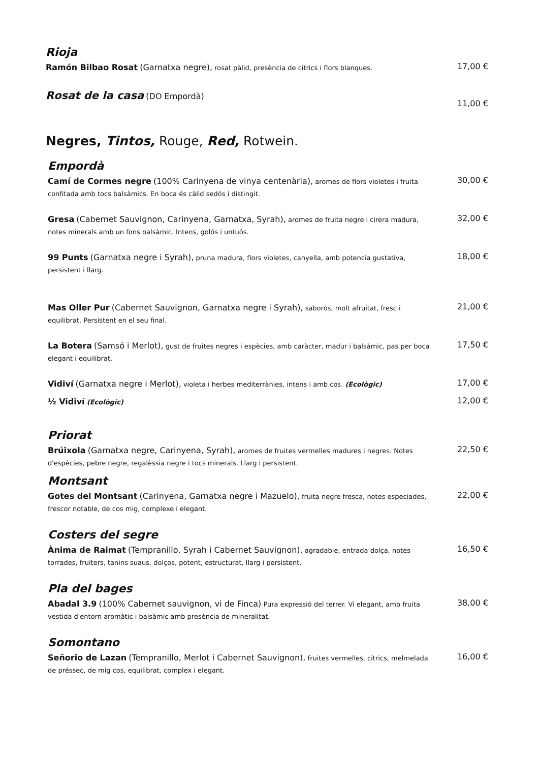Rioja
Ramón Bilbao Rosat (Garnatxa negre), rosat pàlid, presència de cítrics i flors blanques.
17,00 €
Rosat de la casa (DO Empordà)
11,00 €
Negres, Tintos, Rouge, Red, Rotwein.
Empordà
Camí de Cormes negre (100% Carinyena de vinya centenària), aromes de flors violetes i fruita confitada amb tocs balsàmics. En boca és càlid sedós i distingit.
30,00 €
Gresa (Cabernet Sauvignon, Carinyena, Garnatxa, Syrah), aromes de fruita negre i cirera madura, notes minerals amb un fons balsàmic. Intens, golós i untuós.
32,00 €
99 Punts (Garnatxa negre i Syrah), pruna madura, flors violetes, canyella, amb potencia gustativa, persistent i llarg.
18,00 €
Mas Oller Pur (Cabernet Sauvignon, Garnatxa negre i Syrah), saborós, molt afruitat, fresc i equilibrat. Persistent en el seu final.
21,00 €
La Botera (Samsó i Merlot), gust de fruites negres i espècies, amb caràcter, madur i balsàmic, pas per boca elegant i equilibrat.
17,50 €
Vidiví (Garnatxa negre i Merlot), violeta i herbes mediterrànies, intens i amb cos. (Ecològic)
17,00 €
½ Vidiví (Ecològic)
12,00 €
Priorat
Brúixola (Garnatxa negre, Carinyena, Syrah), aromes de fruites vermelles madures i negres. Notes d'espècies, pebre negre, regalèssia negre i tocs minerals. Llarg i persistent.
22,50 €
Montsant
Gotes del Montsant (Carinyena, Garnatxa negre i Mazuelo), fruita negre fresca, notes especiades, frescor notable, de cos mig, complexe i elegant.
22,00 €
Costers del segre
Ànima de Raimat (Tempranillo, Syrah i Cabernet Sauvignon), agradable, entrada dolça, notes torrades, fruiters, tanins suaus, dolços, potent, estructurat, llarg i persistent.
16,50 €
Pla del bages
Abadal 3.9 (100% Cabernet sauvignon, vi de Finca) Pura expressió del terrer. Vi elegant, amb fruita vestida d'entorn aromàtic i balsàmic amb presència de mineralitat.
38,00 €
Somontano
Señorio de Lazan (Tempranillo, Merlot i Cabernet Sauvignon), fruites vermelles, cítrics, melmelada de préssec, de mig cos, equilibrat, complex i elegant.
16,00 €